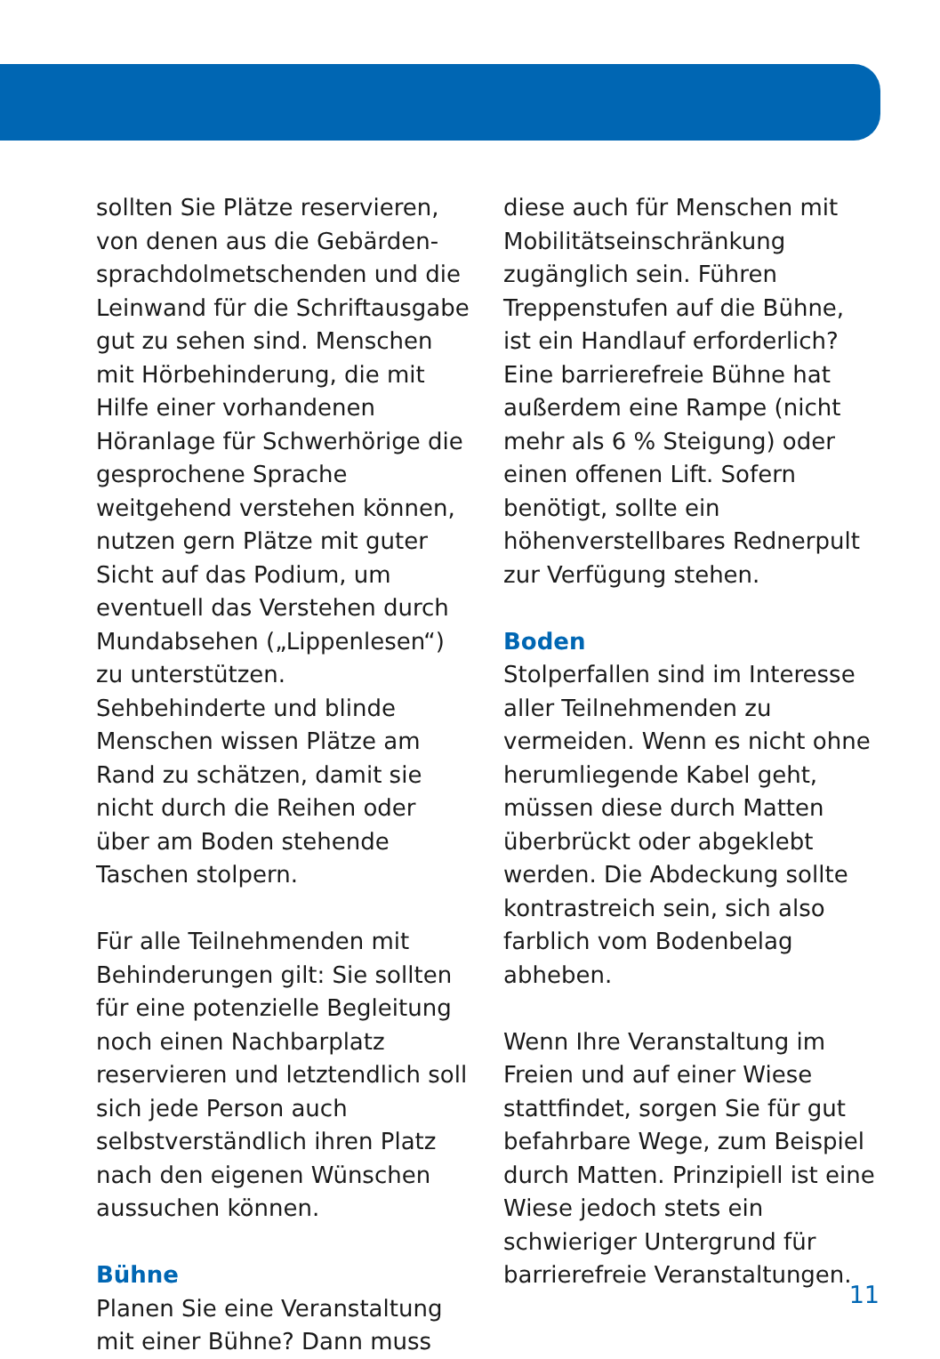sollten Sie Plätze reservieren, von denen aus die Gebärden­sprachdolmetschenden und die Leinwand für die Schriftausgabe gut zu sehen sind. Menschen mit Hörbehinderung, die mit Hilfe einer vorhandenen Höranlage für Schwerhörige die gesprochene Sprache weitgehend verstehen können, nutzen gern Plätze mit guter Sicht auf das Podium, um eventuell das Verstehen durch Mundabsehen („Lippenlesen“) zu unterstützen.
Sehbehinderte und blinde Menschen wissen Plätze am Rand zu schätzen, damit sie nicht durch die Reihen oder über am Boden stehende Taschen stolpern.
Für alle Teilnehmenden mit Behinderungen gilt: Sie sollten für eine potenzielle Begleitung noch einen Nachbarplatz reservieren und letztendlich soll sich jede Person auch selbstverständlich ihren Platz nach den eigenen Wünschen aussuchen können.
Bühne
Planen Sie eine Veranstaltung mit einer Bühne? Dann muss
diese auch für Menschen mit Mobilitätseinschränkung zugänglich sein. Führen Treppenstufen auf die Bühne, ist ein Handlauf erforderlich? Eine barrierefreie Bühne hat außerdem eine Rampe (nicht mehr als 6 % Steigung) oder einen offenen Lift. Sofern benötigt, sollte ein höhenverstellbares Rednerpult zur Verfügung stehen.
Boden
Stolperfallen sind im Interesse aller Teilnehmenden zu vermeiden. Wenn es nicht ohne herumliegende Kabel geht, müssen diese durch Matten überbrückt oder abgeklebt werden. Die Abdeckung sollte kontrastreich sein, sich also farblich vom Bodenbelag abheben.
Wenn Ihre Veranstaltung im Freien und auf einer Wiese stattfindet, sorgen Sie für gut befahrbare Wege, zum Beispiel durch Matten. Prinzipiell ist eine Wiese jedoch stets ein schwieriger Untergrund für barrierefreie Veranstaltungen.
11